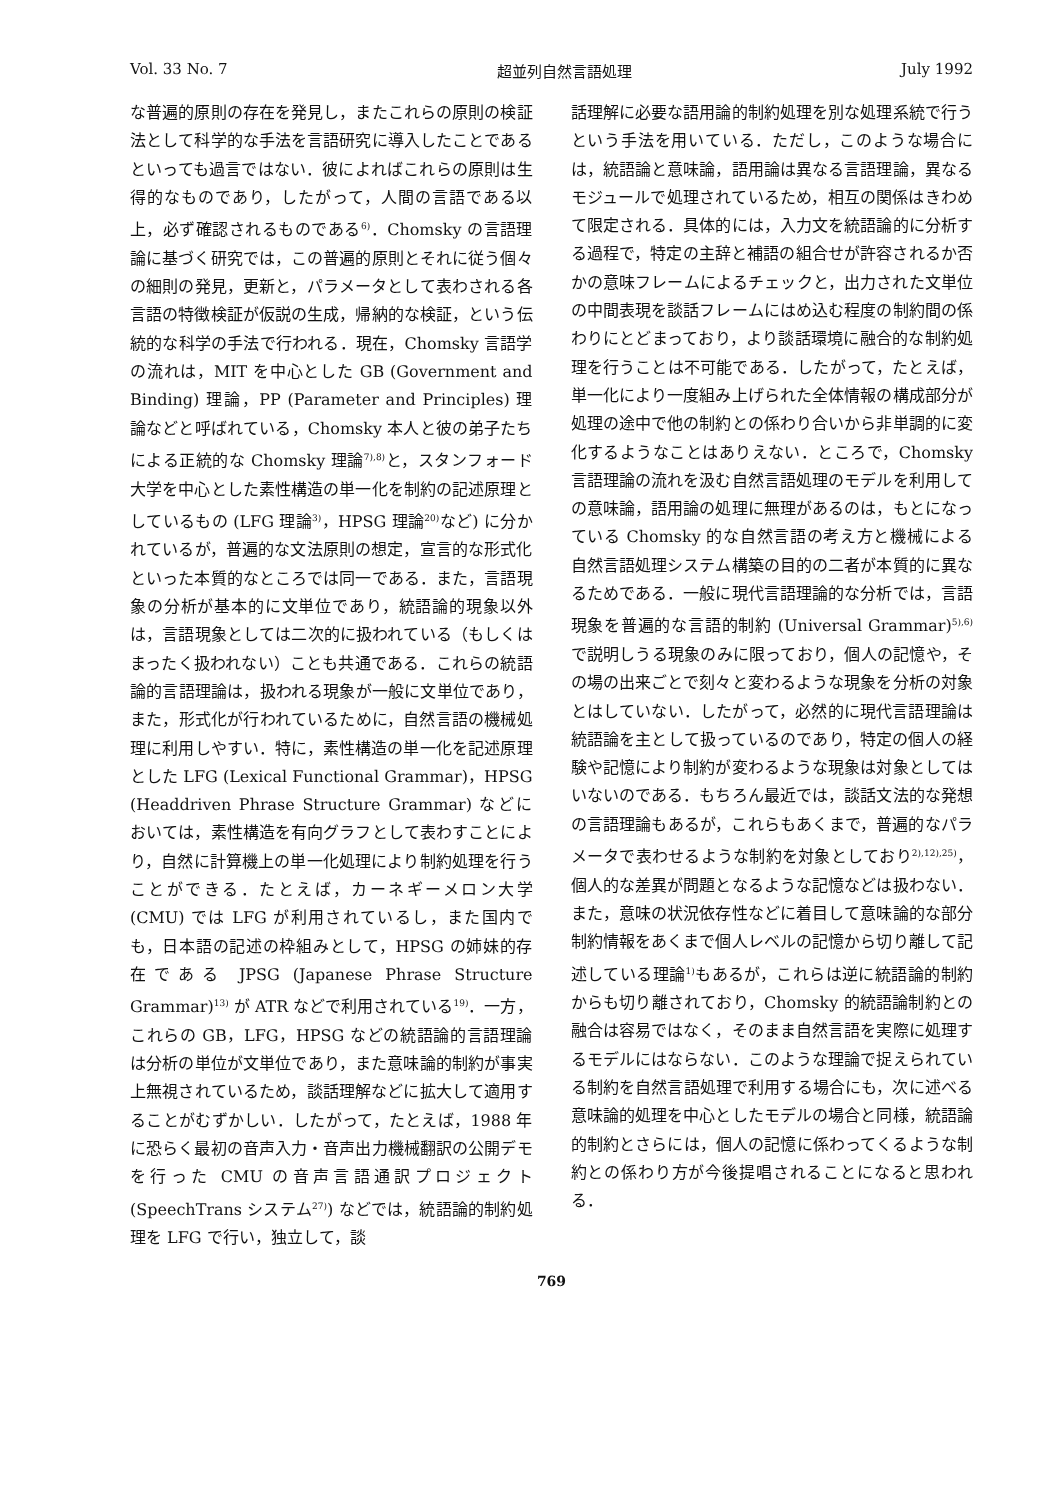Vol. 33 No. 7 超並列自然言語処理 July 1992
な普遍的原則の存在を発見し，またこれらの原則の検証法として科学的な手法を言語研究に導入したことであるといっても過言ではない．彼によればこれらの原則は生得的なものであり，したがって，人間の言語である以上，必ず確認されるものである<sup>6)</sup>．Chomsky の言語理論に基づく研究では，この普遍的原則とそれに従う個々の細則の発見，更新と，パラメータとして表わされる各言語の特徴検証が仮説の生成，帰納的な検証，という伝統的な科学の手法で行われる．現在，Chomsky 言語学の流れは，MIT を中心とした GB (Government and Binding) 理論，PP (Parameter and Principles) 理論などと呼ばれている，Chomsky 本人と彼の弟子たちによる正統的な Chomsky 理論<sup>7),8)</sup>と，スタンフォード大学を中心とした素性構造の単一化を制約の記述原理としているもの (LFG 理論<sup>3)</sup>，HPSG 理論<sup>20)</sup>など) に分かれているが，普遍的な文法原則の想定，宣言的な形式化といった本質的なところでは同一である．また，言語現象の分析が基本的に文単位であり，統語論的現象以外は，言語現象としては二次的に扱われている（もしくはまったく扱われない）ことも共通である．これらの統語論的言語理論は，扱われる現象が一般に文単位であり，また，形式化が行われているために，自然言語の機械処理に利用しやすい．特に，素性構造の単一化を記述原理とした LFG (Lexical Functional Grammar)，HPSG (Headdriven Phrase Structure Grammar) などにおいては，素性構造を有向グラフとして表わすことにより，自然に計算機上の単一化処理により制約処理を行うことができる．たとえば，カーネギーメロン大学 (CMU) では LFG が利用されているし，また国内でも，日本語の記述の枠組みとして，HPSG の姉妹的存在である JPSG (Japanese Phrase Structure Grammar)<sup>13)</sup> が ATR などで利用されている<sup>19)</sup>．一方，これらの GB，LFG，HPSG などの統語論的言語理論は分析の単位が文単位であり，また意味論的制約が事実上無視されているため，談話理解などに拡大して適用することがむずかしい．したがって，たとえば，1988 年に恐らく最初の音声入力・音声出力機械翻訳の公開デモを行った CMU の音声言語通訳プロジェクト (SpeechTrans システム<sup>27)</sup>) などでは，統語論的制約処理を LFG で行い，独立して，談
話理解に必要な語用論的制約処理を別な処理系統で行うという手法を用いている．ただし，このような場合には，統語論と意味論，語用論は異なる言語理論，異なるモジュールで処理されているため，相互の関係はきわめて限定される．具体的には，入力文を統語論的に分析する過程で，特定の主辞と補語の組合せが許容されるか否かの意味フレームによるチェックと，出力された文単位の中間表現を談話フレームにはめ込む程度の制約間の係わりにとどまっており，より談話環境に融合的な制約処理を行うことは不可能である．したがって，たとえば，単一化により一度組み上げられた全体情報の構成部分が処理の途中で他の制約との係わり合いから非単調的に変化するようなことはありえない．ところで，Chomsky 言語理論の流れを汲む自然言語処理のモデルを利用しての意味論，語用論の処理に無理があるのは，もとになっている Chomsky 的な自然言語の考え方と機械による自然言語処理システム構築の目的の二者が本質的に異なるためである．一般に現代言語理論的な分析では，言語現象を普遍的な言語的制約 (Universal Grammar)<sup>5),6)</sup>で説明しうる現象のみに限っており，個人の記憶や，その場の出来ごとで刻々と変わるような現象を分析の対象とはしていない．したがって，必然的に現代言語理論は統語論を主として扱っているのであり，特定の個人の経験や記憶により制約が変わるような現象は対象としてはいないのである．もちろん最近では，談話文法的な発想の言語理論もあるが，これらもあくまで，普遍的なパラメータで表わせるような制約を対象としており<sup>2),12),25)</sup>，個人的な差異が問題となるような記憶などは扱わない．また，意味の状況依存性などに着目して意味論的な部分制約情報をあくまで個人レベルの記憶から切り離して記述している理論<sup>1)</sup>もあるが，これらは逆に統語論的制約からも切り離されており，Chomsky 的統語論制約との融合は容易ではなく，そのまま自然言語を実際に処理するモデルにはならない．このような理論で捉えられている制約を自然言語処理で利用する場合にも，次に述べる意味論的処理を中心としたモデルの場合と同様，統語論的制約とさらには，個人の記憶に係わってくるような制約との係わり方が今後提唱されることになると思われる．
769